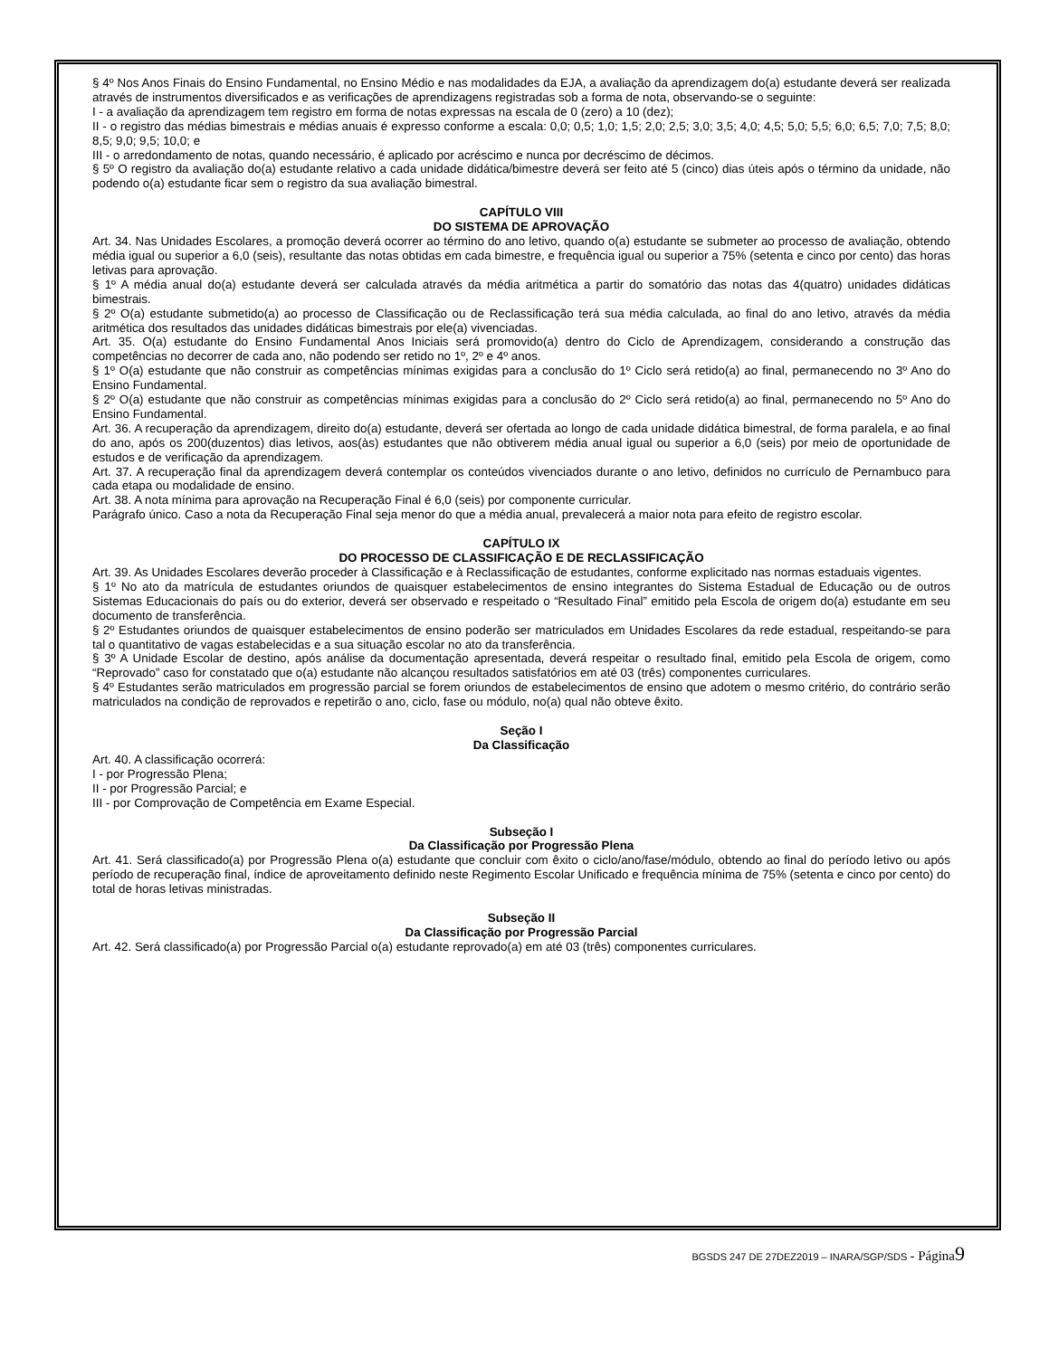§ 4º Nos Anos Finais do Ensino Fundamental, no Ensino Médio e nas modalidades da EJA, a avaliação da aprendizagem do(a) estudante deverá ser realizada através de instrumentos diversificados e as verificações de aprendizagens registradas sob a forma de nota, observando-se o seguinte:
I - a avaliação da aprendizagem tem registro em forma de notas expressas na escala de 0 (zero) a 10 (dez);
II - o registro das médias bimestrais e médias anuais é expresso conforme a escala: 0,0; 0,5; 1,0; 1,5; 2,0; 2,5; 3,0; 3,5; 4,0; 4,5; 5,0; 5,5; 6,0; 6,5; 7,0; 7,5; 8,0; 8,5; 9,0; 9,5; 10,0; e
III - o arredondamento de notas, quando necessário, é aplicado por acréscimo e nunca por decréscimo de décimos.
§ 5º O registro da avaliação do(a) estudante relativo a cada unidade didática/bimestre deverá ser feito até 5 (cinco) dias úteis após o término da unidade, não podendo o(a) estudante ficar sem o registro da sua avaliação bimestral.
CAPÍTULO VIII
DO SISTEMA DE APROVAÇÃO
Art. 34. Nas Unidades Escolares, a promoção deverá ocorrer ao término do ano letivo, quando o(a) estudante se submeter ao processo de avaliação, obtendo média igual ou superior a 6,0 (seis), resultante das notas obtidas em cada bimestre, e frequência igual ou superior a 75% (setenta e cinco por cento) das horas letivas para aprovação.
§ 1º A média anual do(a) estudante deverá ser calculada através da média aritmética a partir do somatório das notas das 4(quatro) unidades didáticas bimestrais.
§ 2º O(a) estudante submetido(a) ao processo de Classificação ou de Reclassificação terá sua média calculada, ao final do ano letivo, através da média aritmética dos resultados das unidades didáticas bimestrais por ele(a) vivenciadas.
Art. 35. O(a) estudante do Ensino Fundamental Anos Iniciais será promovido(a) dentro do Ciclo de Aprendizagem, considerando a construção das competências no decorrer de cada ano, não podendo ser retido no 1º, 2º e 4º anos.
§ 1º O(a) estudante que não construir as competências mínimas exigidas para a conclusão do 1º Ciclo será retido(a) ao final, permanecendo no 3º Ano do Ensino Fundamental.
§ 2º O(a) estudante que não construir as competências mínimas exigidas para a conclusão do 2º Ciclo será retido(a) ao final, permanecendo no 5º Ano do Ensino Fundamental.
Art. 36. A recuperação da aprendizagem, direito do(a) estudante, deverá ser ofertada ao longo de cada unidade didática bimestral, de forma paralela, e ao final do ano, após os 200(duzentos) dias letivos, aos(às) estudantes que não obtiverem média anual igual ou superior a 6,0 (seis) por meio de oportunidade de estudos e de verificação da aprendizagem.
Art. 37. A recuperação final da aprendizagem deverá contemplar os conteúdos vivenciados durante o ano letivo, definidos no currículo de Pernambuco para cada etapa ou modalidade de ensino.
Art. 38. A nota mínima para aprovação na Recuperação Final é 6,0 (seis) por componente curricular.
Parágrafo único. Caso a nota da Recuperação Final seja menor do que a média anual, prevalecerá a maior nota para efeito de registro escolar.
CAPÍTULO IX
DO PROCESSO DE CLASSIFICAÇÃO E DE RECLASSIFICAÇÃO
Art. 39. As Unidades Escolares deverão proceder à Classificação e à Reclassificação de estudantes, conforme explicitado nas normas estaduais vigentes.
§ 1º No ato da matrícula de estudantes oriundos de quaisquer estabelecimentos de ensino integrantes do Sistema Estadual de Educação ou de outros Sistemas Educacionais do país ou do exterior, deverá ser observado e respeitado o “Resultado Final” emitido pela Escola de origem do(a) estudante em seu documento de transferência.
§ 2º Estudantes oriundos de quaisquer estabelecimentos de ensino poderão ser matriculados em Unidades Escolares da rede estadual, respeitando-se para tal o quantitativo de vagas estabelecidas e a sua situação escolar no ato da transferência.
§ 3º A Unidade Escolar de destino, após análise da documentação apresentada, deverá respeitar o resultado final, emitido pela Escola de origem, como “Reprovado” caso for constatado que o(a) estudante não alcançou resultados satisfatórios em até 03 (três) componentes curriculares.
§ 4º Estudantes serão matriculados em progressão parcial se forem oriundos de estabelecimentos de ensino que adotem o mesmo critério, do contrário serão matriculados na condição de reprovados e repetirão o ano, ciclo, fase ou módulo, no(a) qual não obteve êxito.
Seção I
Da Classificação
Art. 40. A classificação ocorrerá:
I - por Progressão Plena;
II - por Progressão Parcial; e
III - por Comprovação de Competência em Exame Especial.
Subseção I
Da Classificação por Progressão Plena
Art. 41. Será classificado(a) por Progressão Plena o(a) estudante que concluir com êxito o ciclo/ano/fase/módulo, obtendo ao final do período letivo ou após período de recuperação final, índice de aproveitamento definido neste Regimento Escolar Unificado e frequência mínima de 75% (setenta e cinco por cento) do total de horas letivas ministradas.
Subseção II
Da Classificação por Progressão Parcial
Art. 42. Será classificado(a) por Progressão Parcial o(a) estudante reprovado(a) em até 03 (três) componentes curriculares.
BGSDS 247 DE 27DEZ2019 – INARA/SGP/SDS - Página 9